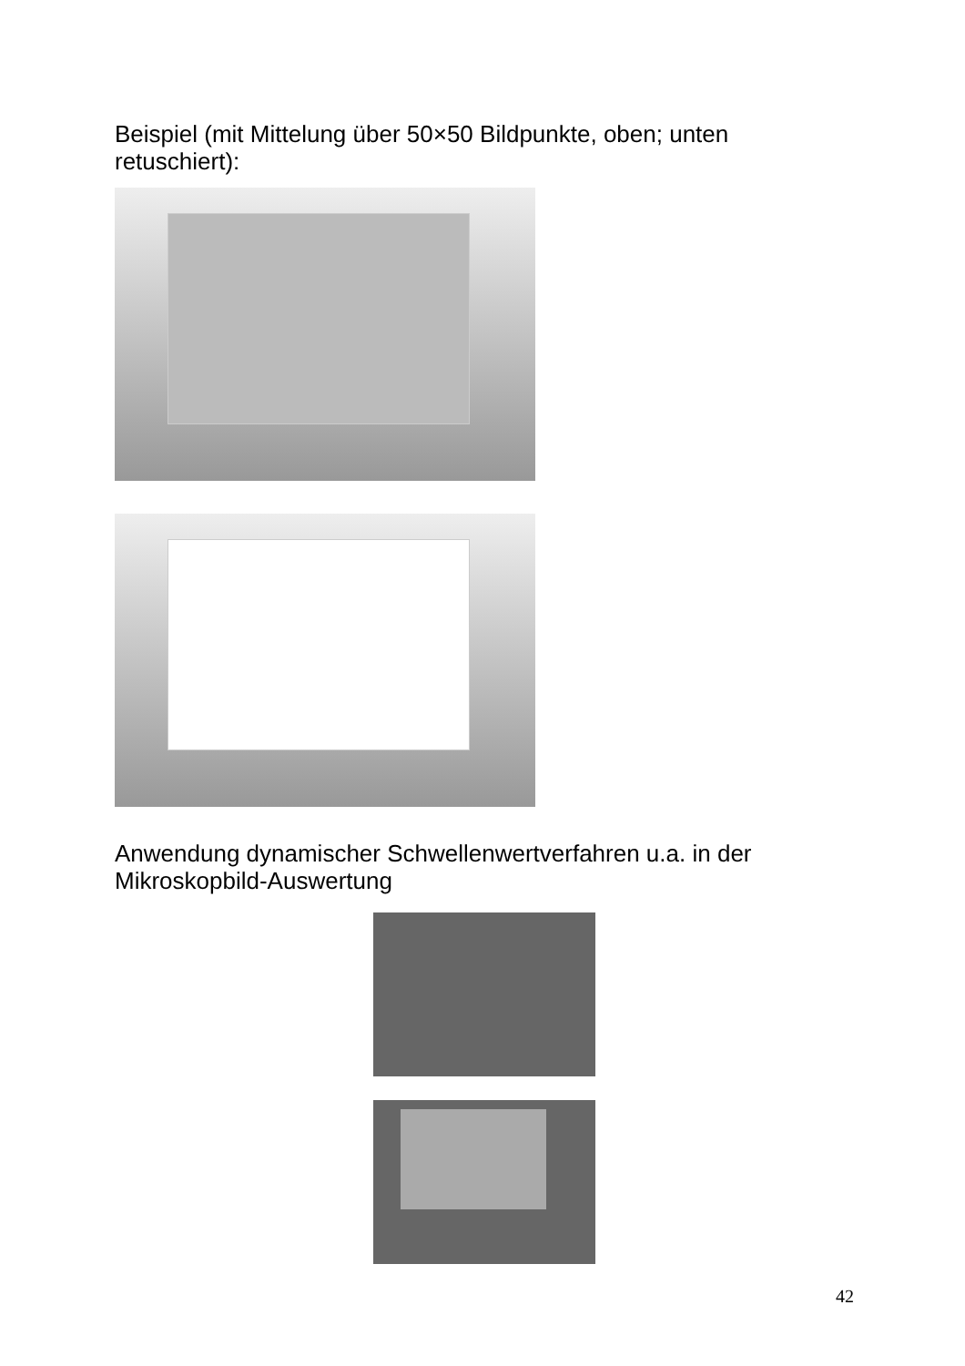Beispiel (mit Mittelung über 50×50 Bildpunkte, oben; unten retuschiert):
Anwendung dynamischer Schwellenwertverfahren u.a. in der Mikroskopbild-Auswertung
42